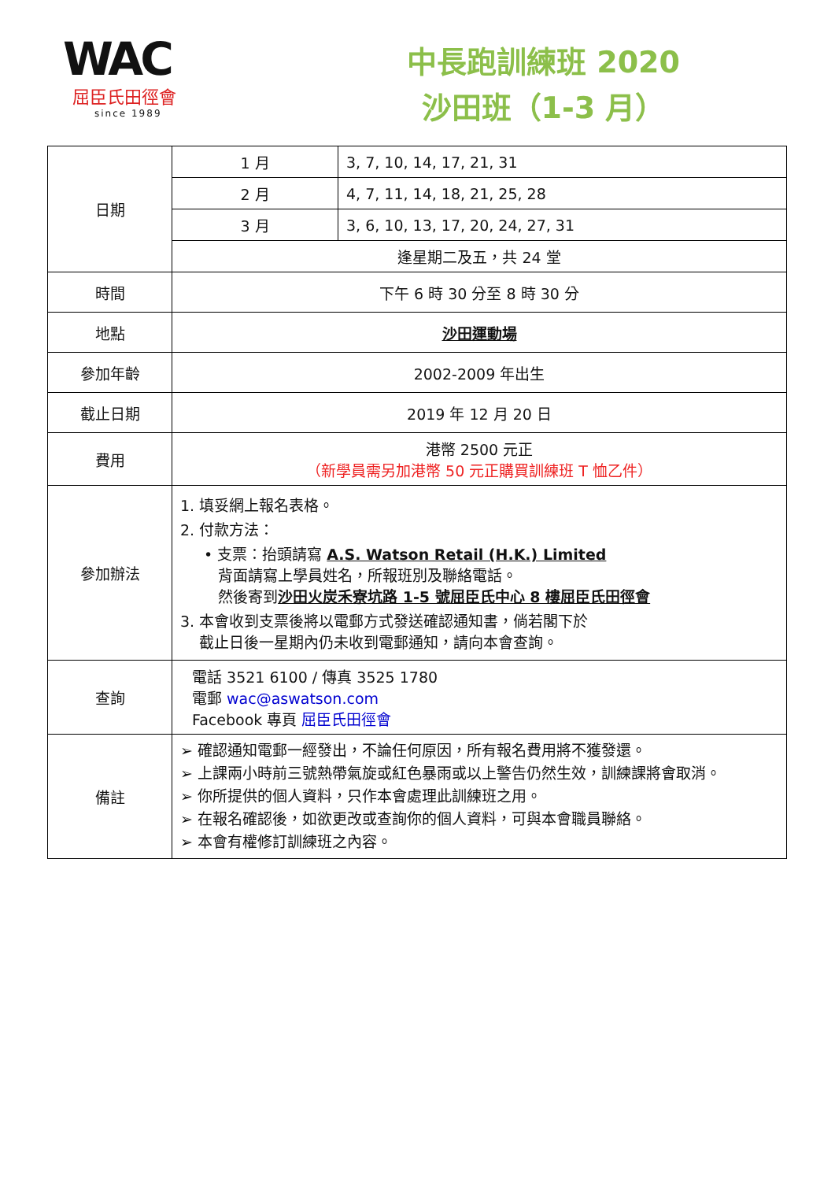WAC
屈臣氏田徑會
since 1989
中長跑訓練班 2020
沙田班（1-3 月）
| 日期 | 1 月 | 3, 7, 10, 14, 17, 21, 31 |
| | 2 月 | 4, 7, 11, 14, 18, 21, 25, 28 |
| | 3 月 | 3, 6, 10, 13, 17, 20, 24, 27, 31 |
| | 逢星期二及五，共 24 堂 | |
| 時間 | 下午 6 時 30 分至 8 時 30 分 | |
| 地點 | 沙田運動場 | |
| 參加年齡 | 2002-2009 年出生 | |
| 截止日期 | 2019 年 12 月 20 日 | |
| 費用 | 港幣 2500 元正 （新學員需另加港幣 50 元正購買訓練班 T 恤乙件） | |
| 參加辦法 | 1. 填妥網上報名表格。 2. 付款方法： • 支票：抬頭請寫 A.S. Watson Retail (H.K.) Limited 背面請寫上學員姓名，所報班別及聯絡電話。 然後寄到 沙田火炭禾寮坑路 1-5 號屈臣氏中心 8 樓屈臣氏田徑會 3. 本會收到支票後將以電郵方式發送確認通知書，倘若閣下於 截止日後一星期內仍未收到電郵通知，請向本會查詢。 | |
| 查詢 | 電話 3521 6100 / 傳真 3525 1780 電郵 wac@aswatson.com Facebook 專頁 屈臣氏田徑會 | |
| 備註 | ➢ 確認通知電郵一經發出，不論任何原因，所有報名費用將不獲發還。 ➢ 上課兩小時前三號熱帶氣旋或紅色暴雨或以上警告仍然生效，訓練課將會取消。 ➢ 你所提供的個人資料，只作本會處理此訓練班之用。 ➢ 在報名確認後，如欲更改或查詢你的個人資料，可與本會職員聯絡。 ➢ 本會有權修訂訓練班之內容。 | |